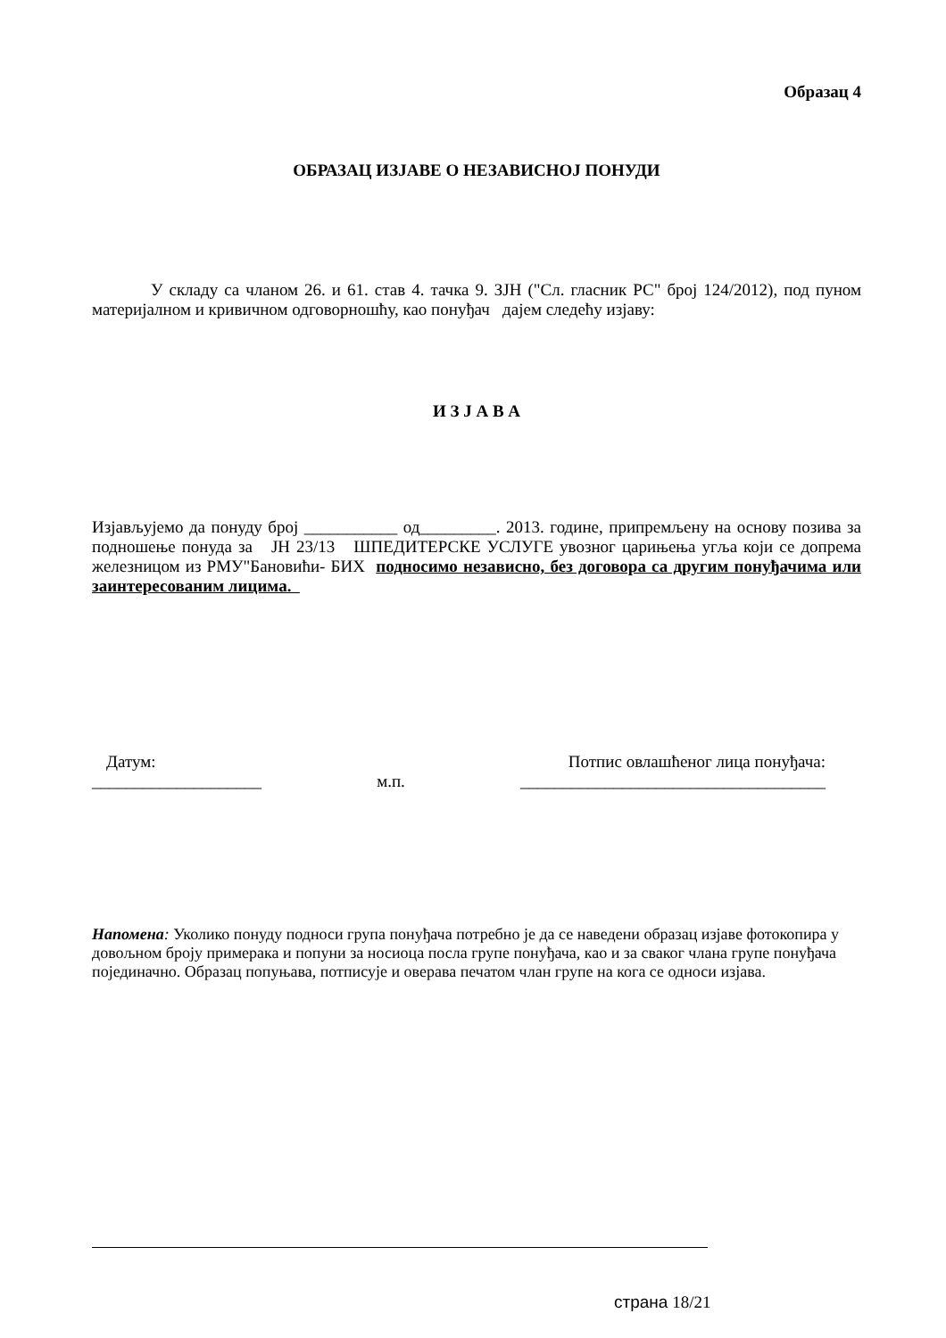Образац 4
ОБРАЗАЦ ИЗЈАВЕ О НЕЗАВИСНОЈ ПОНУДИ
У складу са чланом 26. и 61. став 4. тачка 9. ЗЈН ("Сл. гласник РС" број 124/2012), под пуном материјалном и кривичном одговорношћу, као понуђач дајем следећу изјаву:
И З Ј А В А
Изјављујемо да понуду број ___________ од_________. 2013. године, припремљену на основу позива за подношење понуда за ЈН 23/13 ШПЕДИТЕРСКЕ УСЛУГЕ увозног царињења угља који се допрема железницом из РМУ"Бановићи- БИХ подносимо независно, без договора са другим понуђачима или заинтересованим лицима.
Датум: Потпис овлашћеног лица понуђача:
____________________ м.п. ____________________________________
Напомена: Уколико понуду подноси група понуђача потребно је да се наведени образац изјаве фотокопира у довољном броју примерака и попуни за носиоца посла групе понуђача, као и за сваког члана групе понуђача појединачно. Образац попуњава, потписује и оверава печатом члан групе на кога се односи изјава.
страна 18/21